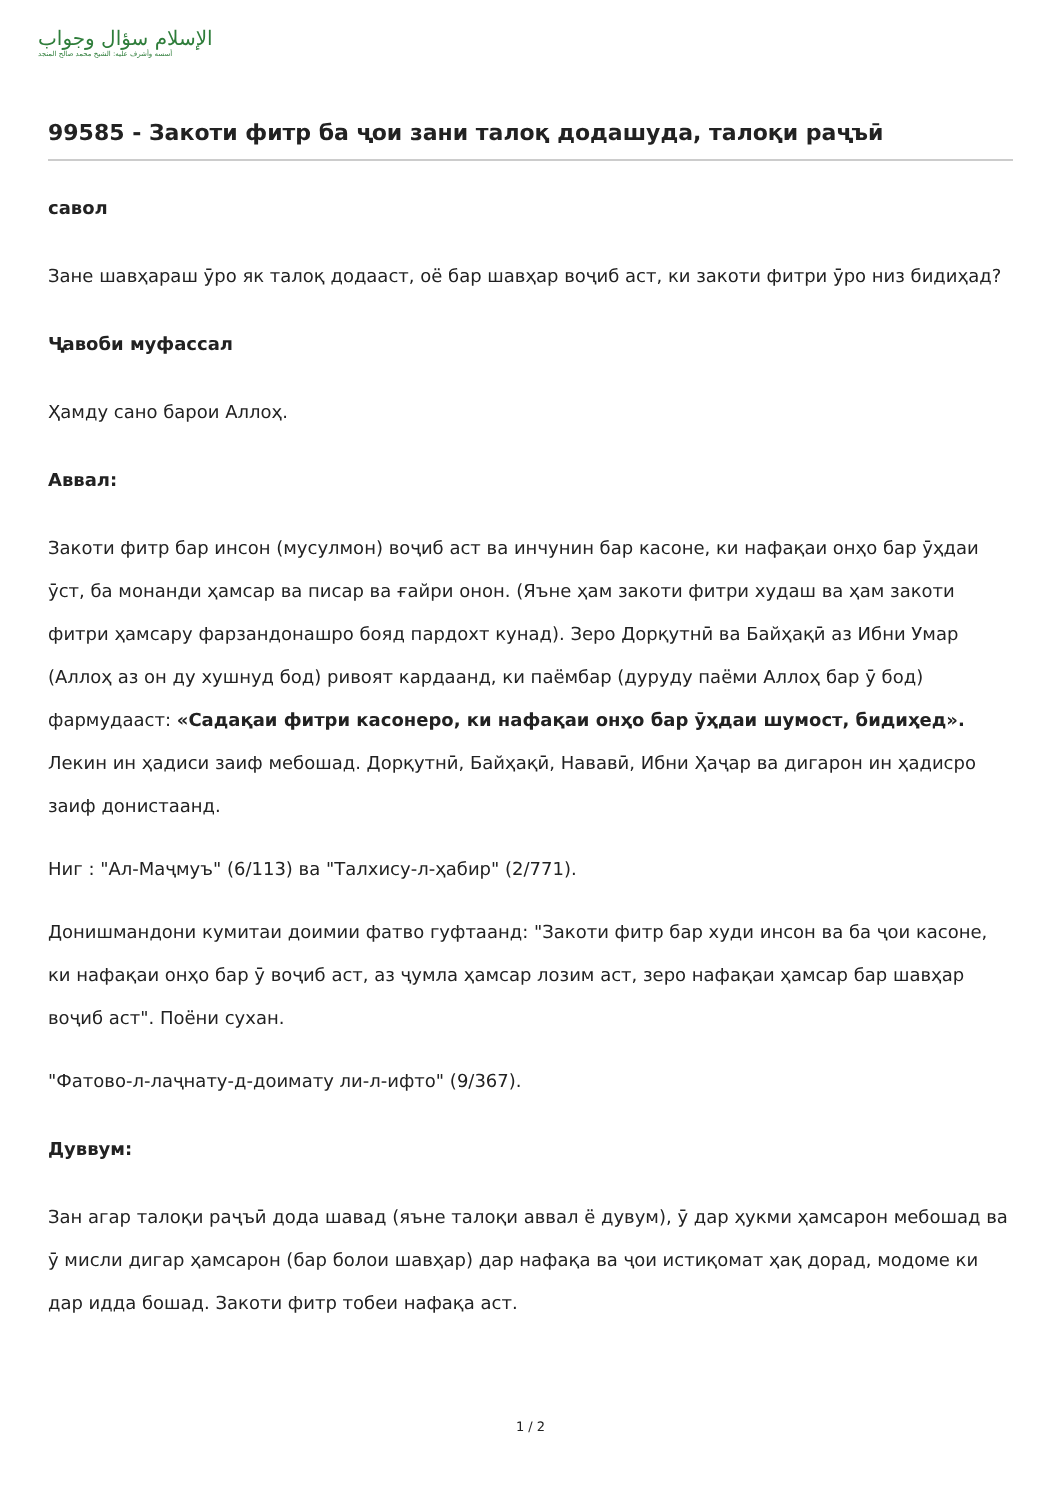الإسلام سؤال وجواب
أسسه وأشرف عليه: الشيخ محمد صالح المنجد
99585 - Закоти фитр ба ҷои зани талоқ додашуда, талоқи раҷъӣ
савол
Зане шавҳараш ӯро як талоқ додааст, оё бар шавҳар воҷиб аст, ки закоти фитри ӯро низ бидиҳад?
Ҷавоби муфассал
Ҳамду сано барои Аллоҳ.
Аввал:
Закоти фитр бар инсон (мусулмон) воҷиб аст ва инчунин бар касоне, ки нафақаи онҳо бар ӯҳдаи ӯст, ба монанди ҳамсар ва писар ва ғайри онон. (Яъне ҳам закоти фитри худаш ва ҳам закоти фитри ҳамсару фарзандонашро бояд пардохт кунад). Зеро Дорқутнӣ ва Байҳақӣ аз Ибни Умар (Аллоҳ аз он ду хушнуд бод) ривоят кардаанд, ки паёмбар (дуруду паёми Аллоҳ бар ӯ бод) фармудааст: «Садақаи фитри касонеро, ки нафақаи онҳо бар ӯҳдаи шумост, бидиҳед». Лекин ин ҳадиси заиф мебошад. Дорқутнӣ, Байҳақӣ, Нававӣ, Ибни Ҳаҷар ва дигарон ин ҳадисро заиф донистаанд.
Ниг : "Ал-Маҷмуъ" (6/113) ва "Талхису-л-ҳабир" (2/771).
Донишмандони кумитаи доимии фатво гуфтаанд: "Закоти фитр бар худи инсон ва ба ҷои касоне, ки нафақаи онҳо бар ӯ воҷиб аст, аз ҷумла ҳамсар лозим аст, зеро нафақаи ҳамсар бар шавҳар воҷиб аст". Поёни сухан.
"Фатово-л-лаҷнату-д-доимату ли-л-ифто" (9/367).
Дуввум:
Зан агар талоқи раҷъӣ дода шавад (яъне талоқи аввал ё дувум), ӯ дар ҳукми ҳамсарон мебошад ва ӯ мисли дигар ҳамсарон (бар болои шавҳар) дар нафақа ва ҷои истиқомат ҳақ дорад, модоме ки дар идда бошад. Закоти фитр тобеи нафақа аст.
1 / 2